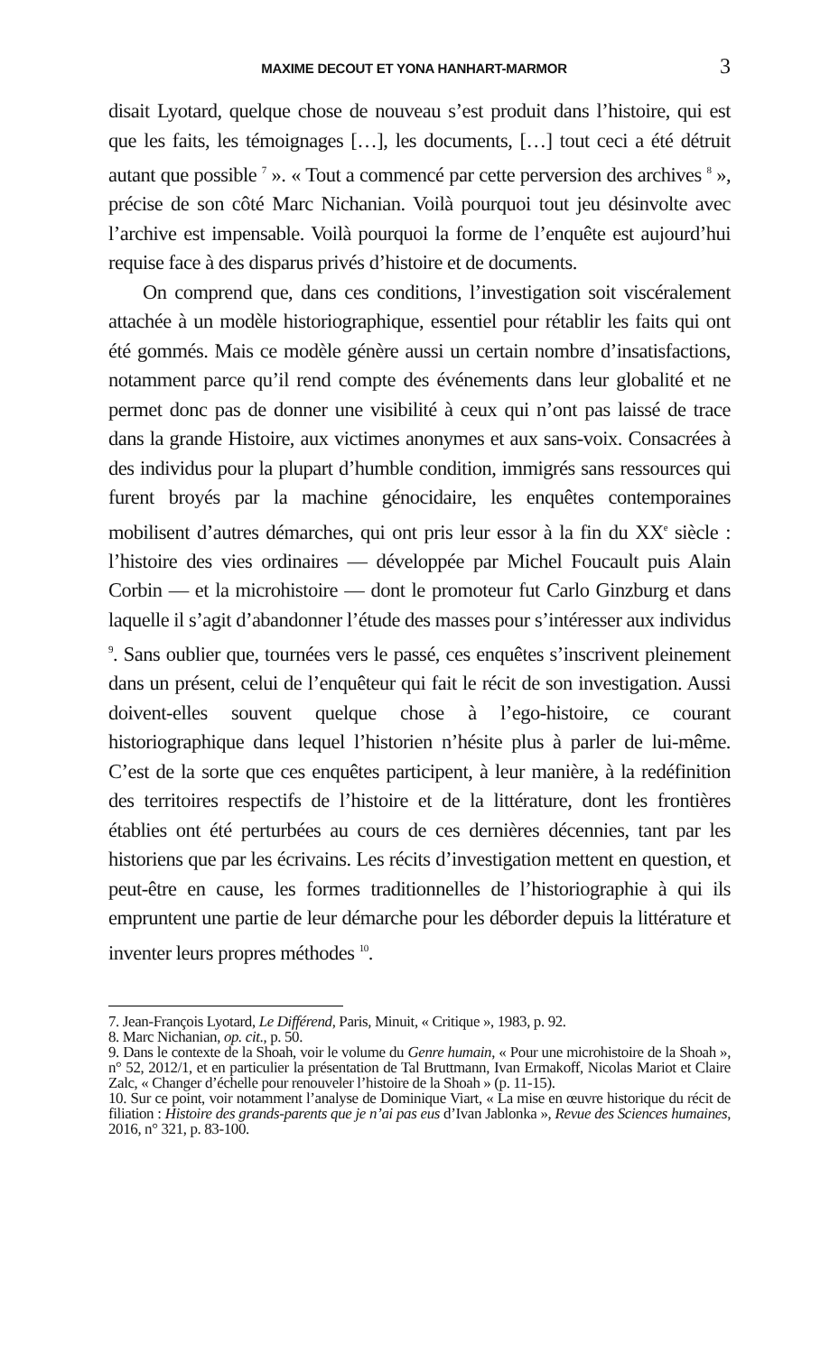MAXIME DECOUT ET YONA HANHART-MARMOR 3
disait Lyotard, quelque chose de nouveau s’est produit dans l’histoire, qui est que les faits, les témoignages […], les documents, […] tout ceci a été détruit autant que possible <sup>7</sup> ». « Tout a commencé par cette perversion des archives <sup>8</sup> », précise de son côté Marc Nichanian. Voilà pourquoi tout jeu désinvolte avec l’archive est impensable. Voilà pourquoi la forme de l’enquête est aujourd’hui requise face à des disparus privés d’histoire et de documents.
On comprend que, dans ces conditions, l’investigation soit viscérale­ment attachée à un modèle historiographique, essentiel pour rétablir les faits qui ont été gommés. Mais ce modèle génère aussi un certain nombre d’insatisfactions, notamment parce qu’il rend compte des événements dans leur globalité et ne permet donc pas de donner une visibilité à ceux qui n’ont pas laissé de trace dans la grande Histoire, aux victimes anonymes et aux sans-voix. Consacrées à des individus pour la plupart d’humble condition, immigrés sans ressources qui furent broyés par la machine génocidaire, les enquêtes contemporaines mobilisent d’autres démarches, qui ont pris leur essor à la fin du XX<sup>e</sup> siècle : l’histoire des vies ordinaires — développée par Michel Foucault puis Alain Corbin — et la microhistoire — dont le promoteur fut Carlo Ginzburg et dans laquelle il s’agit d’abandonner l’étude des masses pour s’intéresser aux individus <sup>9</sup>. Sans oublier que, tournées vers le passé, ces enquêtes s’inscrivent pleinement dans un présent, celui de l’enquêteur qui fait le récit de son investigation. Aussi doivent-elles souvent quelque chose à l’ego-histoire, ce courant historiographique dans lequel l’historien n’hésite plus à parler de lui-même. C’est de la sorte que ces enquêtes participent, à leur manière, à la redéfinition des territoires respectifs de l’histoire et de la littérature, dont les frontières établies ont été perturbées au cours de ces dernières décennies, tant par les historiens que par les écrivains. Les récits d’investigation mettent en question, et peut-être en cause, les formes traditionnelles de l’historiographie à qui ils empruntent une partie de leur démarche pour les déborder depuis la littérature et inventer leurs propres méthodes <sup>10</sup>.
7. Jean-François Lyotard, Le Différend, Paris, Minuit, « Critique », 1983, p. 92.
8. Marc Nichanian, op. cit., p. 50.
9. Dans le contexte de la Shoah, voir le volume du Genre humain, « Pour une microhistoire de la Shoah », n° 52, 2012/1, et en particulier la présentation de Tal Bruttmann, Ivan Ermakoff, Nicolas Mariot et Claire Zalc, « Changer d’échelle pour renouveler l’histoire de la Shoah » (p. 11-15).
10. Sur ce point, voir notamment l’analyse de Dominique Viart, « La mise en œuvre historique du récit de filiation : Histoire des grands-parents que je n’ai pas eus d’Ivan Jablonka », Revue des Sciences humaines, 2016, n° 321, p. 83-100.